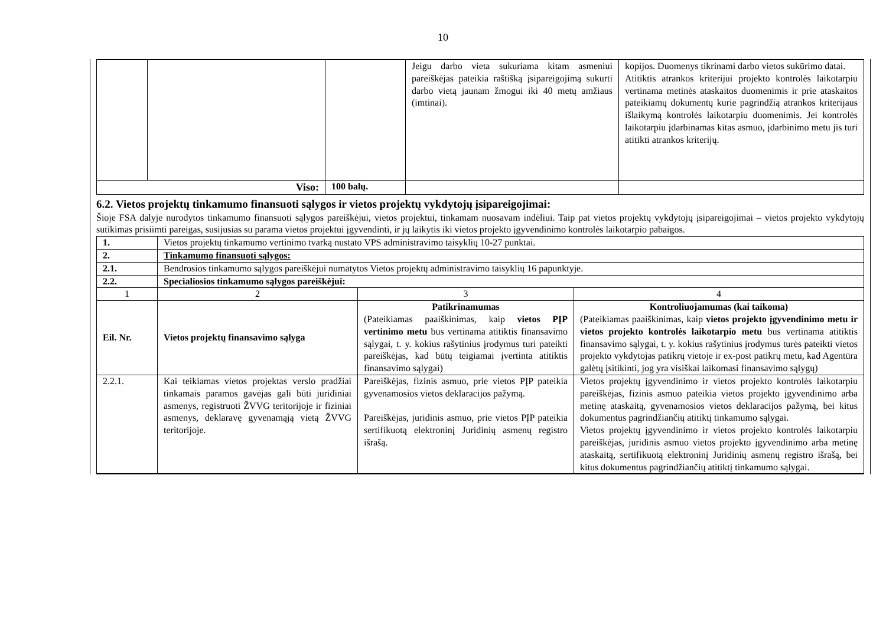10
| | | | Jeigu darbo vieta sukuriama kitam asmeniui pareiškėjas pateikia raštišką įsipareigojimą sukurti darbo vietą jaunam žmogui iki 40 metų amžiaus (imtinai). | kopijos. Duomenys tikrinami darbo vietos sukūrimo datai. Atitiktis atrankos kriterijui projekto kontrolės laikotarpiu vertinama metinės ataskaitos duomenimis ir prie ataskaitos pateikiamų dokumentų kurie pagrindžią atrankos kriterijaus išlaikymą kontrolės laikotarpiu duomenimis. Jei kontrolės laikotarpiu įdarbinamas kitas asmuo, įdarbinimo metu jis turi atitikti atrankos kriterijų. |
| Viso: | | 100 balų. | | |
6.2. Vietos projektų tinkamumo finansuoti sąlygos ir vietos projektų vykdytojų įsipareigojimai:
Šioje FSA dalyje nurodytos tinkamumo finansuoti sąlygos pareiškėjui, vietos projektui, tinkamam nuosavam indėliui. Taip pat vietos projektų vykdytojų įsipareigojimai – vietos projekto vykdytojų sutikimas prisiimti pareigas, susijusias su parama vietos projektui įgyvendinti, ir jų laikytis iki vietos projekto įgyvendinimo kontrolės laikotarpio pabaigos.
| 1. | Vietos projektų tinkamumo vertinimo tvarką nustato VPS administravimo taisyklių 10-27 punktai. | | |
| 2. | Tinkamumo finansuoti sąlygos: | | |
| 2.1. | Bendrosios tinkamumo sąlygos pareiškėjui numatytos Vietos projektų administravimo taisyklių 16 papunktyje. | | |
| 2.2. | Specialiosios tinkamumo sąlygos pareiškėjui: | | |
| 1 | 2 | 3 | 4 |
| Eil. Nr. | Vietos projektų finansavimo sąlyga | Patikrinamumas (Pateikiamas paaiškinimas, kaip vietos PĮP vertinimo metu bus vertinama atitiktis finansavimo sąlygai, t. y. kokius rašytinius įrodymus turi pateikti pareiškėjas, kad būtų teigiamai įvertinta atitiktis finansavimo sąlygai) | Kontroliuojamumas (kai taikoma) (Pateikiamas paaiškinimas, kaip vietos projekto įgyvendinimo metu ir vietos projekto kontrolės laikotarpio metu bus vertinama atitiktis finansavimo sąlygai, t. y. kokius rašytinius įrodymus turės pateikti vietos projekto vykdytojas patikrų vietoje ir ex-post patikrų metu, kad Agentūra galėtų įsitikinti, jog yra visiškai laikomasi finansavimo sąlygų) |
| 2.2.1. | Kai teikiamas vietos projektas verslo pradžiai tinkamais paramos gavėjas gali būti juridiniai asmenys, registruoti ŽVVG teritorijoje ir fiziniai asmenys, deklaravę gyvenamąją vietą ŽVVG teritorijoje. | Pareiškėjas, fizinis asmuo, prie vietos PĮP pateikia gyvenamosios vietos deklaracijos pažymą. Pareiškėjas, juridinis asmuo, prie vietos PĮP pateikia sertifikuotą elektroninį Juridinių asmenų registro išrašą. | Vietos projektų įgyvendinimo ir vietos projekto kontrolės laikotarpiu pareiškėjas, fizinis asmuo pateikia vietos projekto įgyvendinimo arba metinę ataskaitą, gyvenamosios vietos deklaracijos pažymą, bei kitus dokumentus pagrindžiančių atitiktį tinkamumo sąlygai. Vietos projektų įgyvendinimo ir vietos projekto kontrolės laikotarpiu pareiškėjas, juridinis asmuo vietos projekto įgyvendinimo arba metinę ataskaitą, sertifikuotą elektroninį Juridinių asmenų registro išrašą, bei kitus dokumentus pagrindžiančių atitiktį tinkamumo sąlygai. |